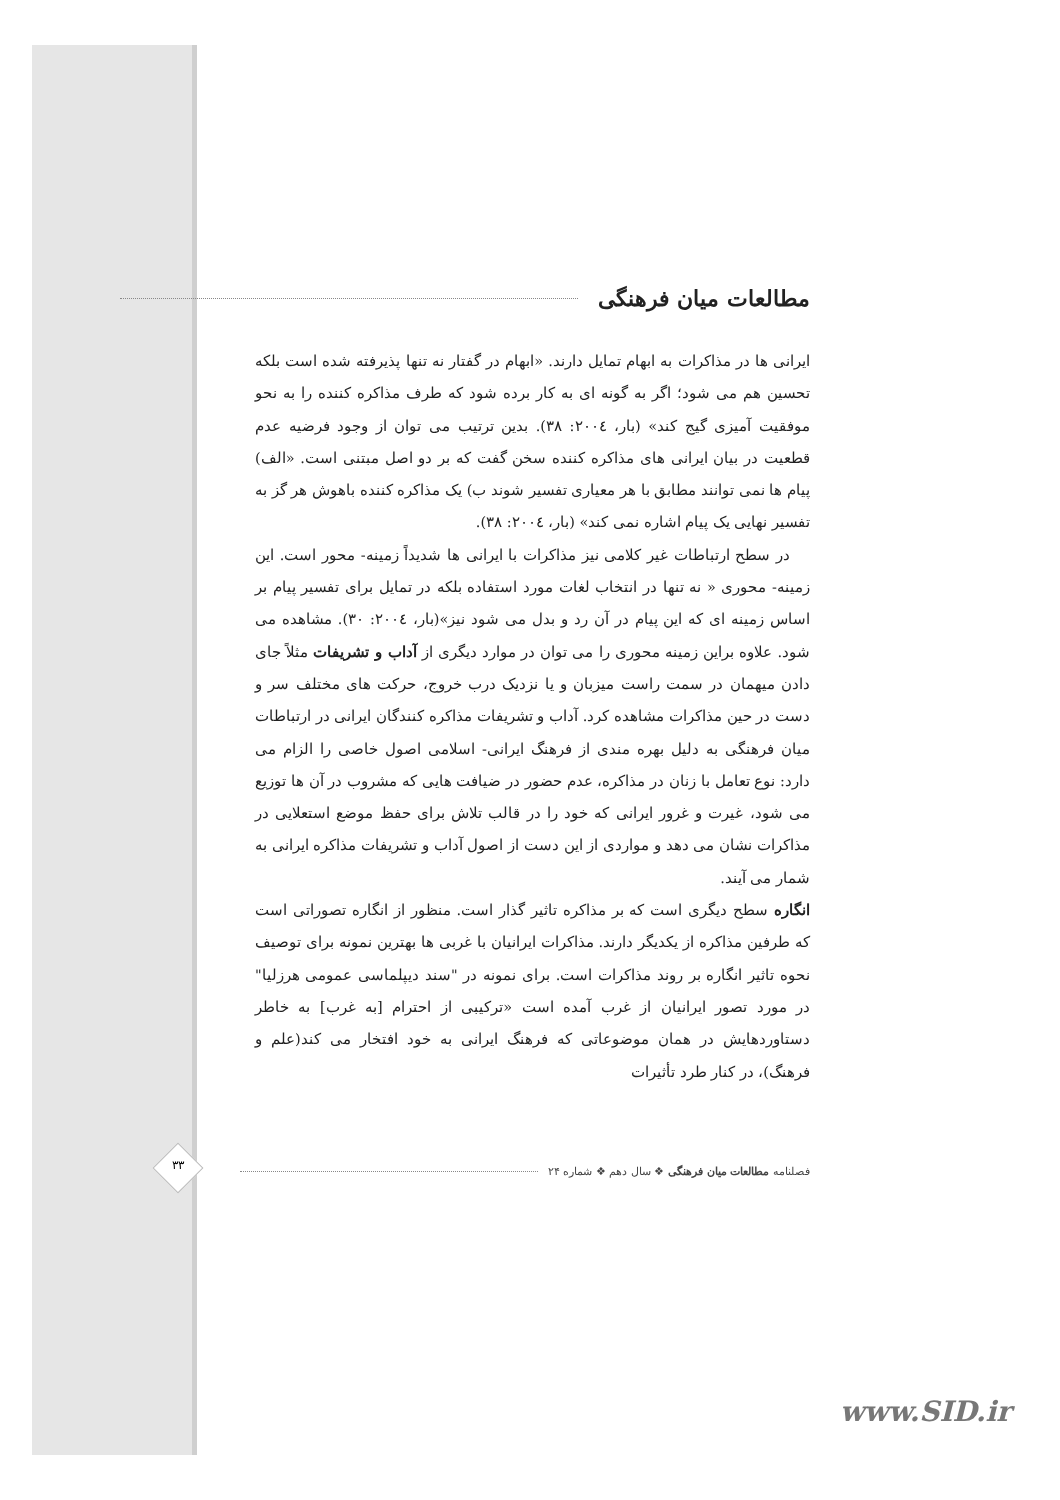مطالعات میان فرهنگی
ایرانی ها در مذاکرات به ابهام تمایل دارند. «ابهام در گفتار نه تنها پذیرفته شده است بلکه تحسین هم می شود؛ اگر به گونه ای به کار برده شود که طرف مذاکره کننده را به نحو موفقیت آمیزی گیج کند» (بار، ٢٠٠٤: ٣٨). بدین ترتیب می توان از وجود فرضیه عدم قطعیت در بیان ایرانی های مذاکره کننده سخن گفت که بر دو اصل مبتنی است. «الف) پیام ها نمی توانند مطابق با هر معیاری تفسیر شوند ب) یک مذاکره کننده باهوش هر گز به تفسیر نهایی یک پیام اشاره نمی کند» (بار، ٢٠٠٤: ٣٨).
در سطح ارتباطات غیر کلامی نیز مذاکرات با ایرانی ها شدیداً زمینه- محور است. این زمینه- محوری « نه تنها در انتخاب لغات مورد استفاده بلکه در تمایل برای تفسیر پیام بر اساس زمینه ای که این پیام در آن رد و بدل می شود نیز»(بار، ٢٠٠٤: ٣٠). مشاهده می شود. علاوه براین زمینه محوری را می توان در موارد دیگری از آداب و تشریفات مثلاً جای دادن میهمان در سمت راست میزبان و یا نزدیک درب خروج، حرکت های مختلف سر و دست در حین مذاکرات مشاهده کرد. آداب و تشریفات مذاکره کنندگان ایرانی در ارتباطات میان فرهنگی به دلیل بهره مندی از فرهنگ ایرانی- اسلامی اصول خاصی را الزام می دارد: نوع تعامل با زنان در مذاکره، عدم حضور در ضیافت هایی که مشروب در آن ها توزیع می شود، غیرت و غرور ایرانی که خود را در قالب تلاش برای حفظ موضع استعلایی در مذاکرات نشان می دهد و مواردی از این دست از اصول آداب و تشریفات مذاکره ایرانی به شمار می آیند.
انگاره سطح دیگری است که بر مذاکره تاثیر گذار است. منظور از انگاره تصوراتی است که طرفین مذاکره از یکدیگر دارند. مذاکرات ایرانیان با غربی ها بهترین نمونه برای توصیف نحوه تاثیر انگاره بر روند مذاکرات است. برای نمونه در "سند دیپلماسی عمومی هرزلیا" در مورد تصور ایرانیان از غرب آمده است «ترکیبی از احترام [به غرب] به خاطر دستاوردهایش در همان موضوعاتی که فرهنگ ایرانی به خود افتخار می کند(علم و فرهنگ)، در کنار طرد تأثیرات
فصلنامه مطالعات میان فرهنگی ❖ سال دهم ❖ شماره ٢۴
٣٣
www.SID.ir